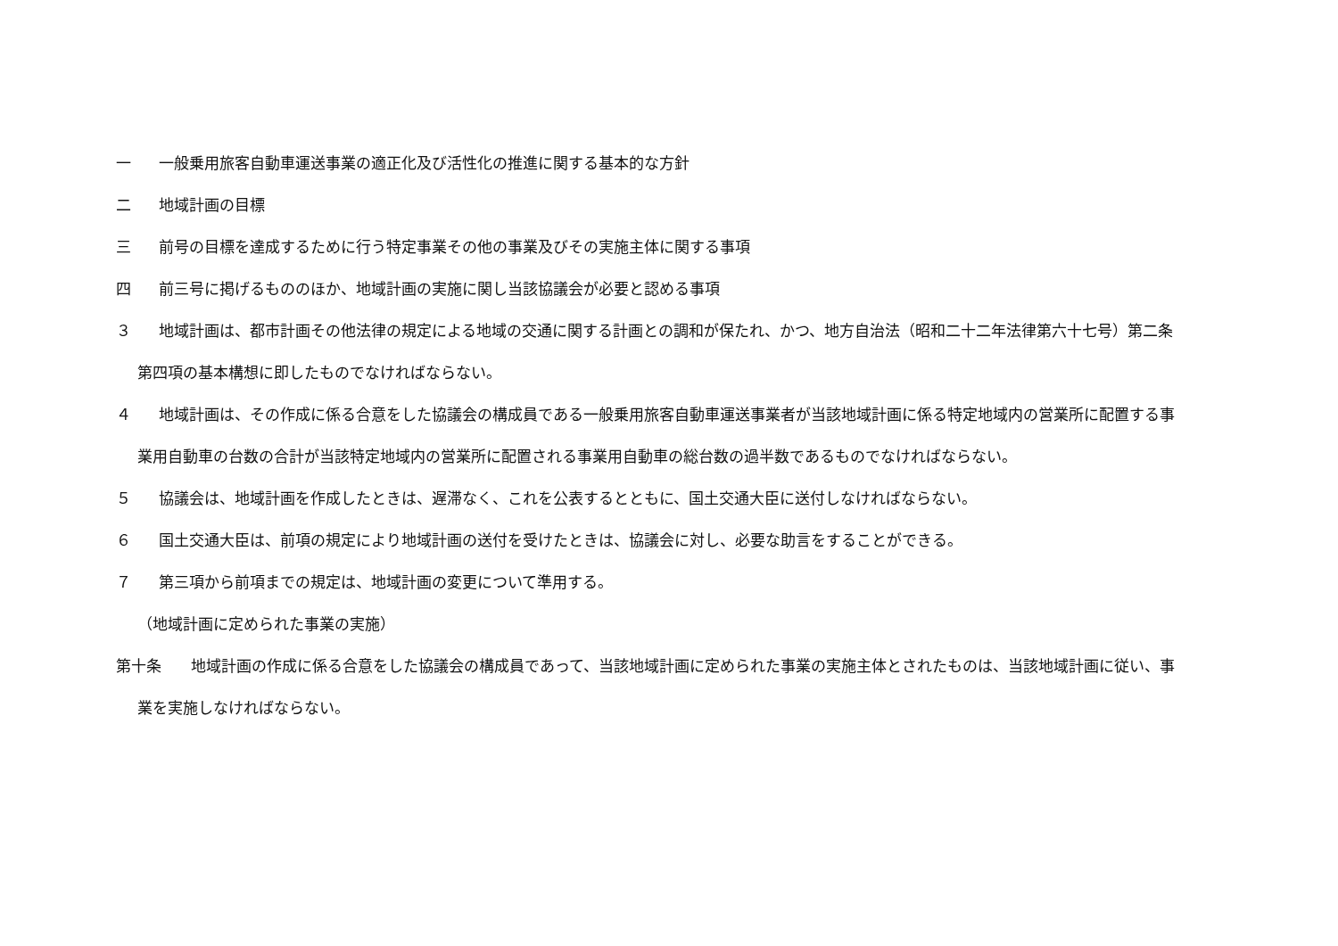一 一般乗用旅客自動車運送事業の適正化及び活性化の推進に関する基本的な方針
二 地域計画の目標
三 前号の目標を達成するために行う特定事業その他の事業及びその実施主体に関する事項
四 前三号に掲げるもののほか、地域計画の実施に関し当該協議会が必要と認める事項
３ 地域計画は、都市計画その他法律の規定による地域の交通に関する計画との調和が保たれ、かつ、地方自治法（昭和二十二年法律第六十七号）第二条第四項の基本構想に即したものでなければならない。
４ 地域計画は、その作成に係る合意をした協議会の構成員である一般乗用旅客自動車運送事業者が当該地域計画に係る特定地域内の営業所に配置する事業用自動車の台数の合計が当該特定地域内の営業所に配置される事業用自動車の総台数の過半数であるものでなければならない。
５ 協議会は、地域計画を作成したときは、遅滞なく、これを公表するとともに、国土交通大臣に送付しなければならない。
６ 国土交通大臣は、前項の規定により地域計画の送付を受けたときは、協議会に対し、必要な助言をすることができる。
７ 第三項から前項までの規定は、地域計画の変更について準用する。
（地域計画に定められた事業の実施）
第十条 地域計画の作成に係る合意をした協議会の構成員であって、当該地域計画に定められた事業の実施主体とされたものは、当該地域計画に従い、事業を実施しなければならない。